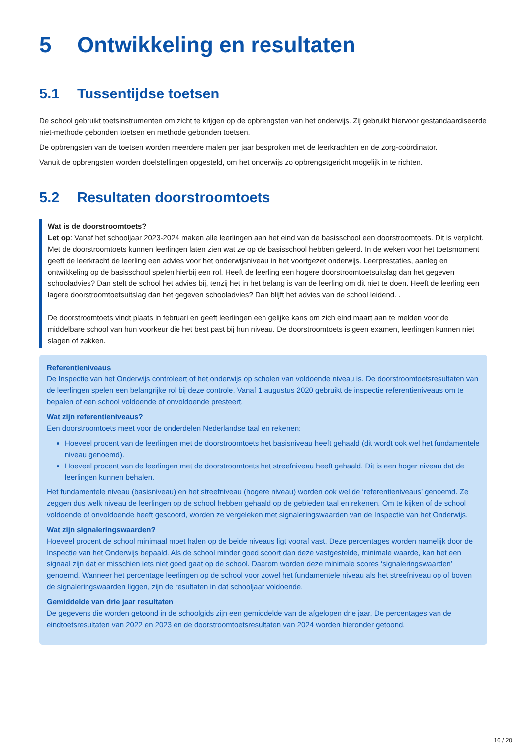5 Ontwikkeling en resultaten
5.1 Tussentijdse toetsen
De school gebruikt toetsinstrumenten om zicht te krijgen op de opbrengsten van het onderwijs. Zij gebruikt hiervoor gestandaardiseerde niet-methode gebonden toetsen en methode gebonden toetsen.
De opbrengsten van de toetsen worden meerdere malen per jaar besproken met de leerkrachten en de zorg-coördinator.
Vanuit de opbrengsten worden doelstellingen opgesteld, om het onderwijs zo opbrengstgericht mogelijk in te richten.
5.2 Resultaten doorstroomtoets
Wat is de doorstroomtoets?
Let op: Vanaf het schooljaar 2023-2024 maken alle leerlingen aan het eind van de basisschool een doorstroomtoets. Dit is verplicht. Met de doorstroomtoets kunnen leerlingen laten zien wat ze op de basisschool hebben geleerd. In de weken voor het toetsmoment geeft de leerkracht de leerling een advies voor het onderwijsniveau in het voortgezet onderwijs. Leerprestaties, aanleg en ontwikkeling op de basisschool spelen hierbij een rol. Heeft de leerling een hogere doorstroomtoetsuitslag dan het gegeven schooladvies? Dan stelt de school het advies bij, tenzij het in het belang is van de leerling om dit niet te doen. Heeft de leerling een lagere doorstroomtoetsuitslag dan het gegeven schooladvies? Dan blijft het advies van de school leidend. .
De doorstroomtoets vindt plaats in februari en geeft leerlingen een gelijke kans om zich eind maart aan te melden voor de middelbare school van hun voorkeur die het best past bij hun niveau. De doorstroomtoets is geen examen, leerlingen kunnen niet slagen of zakken.
Referentieniveaus
De Inspectie van het Onderwijs controleert of het onderwijs op scholen van voldoende niveau is. De doorstroomtoetsresultaten van de leerlingen spelen een belangrijke rol bij deze controle. Vanaf 1 augustus 2020 gebruikt de inspectie referentieniveaus om te bepalen of een school voldoende of onvoldoende presteert.
Wat zijn referentieniveaus?
Een doorstroomtoets meet voor de onderdelen Nederlandse taal en rekenen:
Hoeveel procent van de leerlingen met de doorstroomtoets het basisniveau heeft gehaald (dit wordt ook wel het fundamentele niveau genoemd).
Hoeveel procent van de leerlingen met de doorstroomtoets het streefniveau heeft gehaald. Dit is een hoger niveau dat de leerlingen kunnen behalen.
Het fundamentele niveau (basisniveau) en het streefniveau (hogere niveau) worden ook wel de ‘referentieniveaus’ genoemd. Ze zeggen dus welk niveau de leerlingen op de school hebben gehaald op de gebieden taal en rekenen. Om te kijken of de school voldoende of onvoldoende heeft gescoord, worden ze vergeleken met signaleringswaarden van de Inspectie van het Onderwijs.
Wat zijn signaleringswaarden?
Hoeveel procent de school minimaal moet halen op de beide niveaus ligt vooraf vast. Deze percentages worden namelijk door de Inspectie van het Onderwijs bepaald. Als de school minder goed scoort dan deze vastgestelde, minimale waarde, kan het een signaal zijn dat er misschien iets niet goed gaat op de school. Daarom worden deze minimale scores ‘signaleringswaarden’ genoemd. Wanneer het percentage leerlingen op de school voor zowel het fundamentele niveau als het streefniveau op of boven de signaleringswaarden liggen, zijn de resultaten in dat schooljaar voldoende.
Gemiddelde van drie jaar resultaten
De gegevens die worden getoond in de schoolgids zijn een gemiddelde van de afgelopen drie jaar. De percentages van de eindtoetsresultaten van 2022 en 2023 en de doorstroomtoetsresultaten van 2024 worden hieronder getoond.
16 / 20